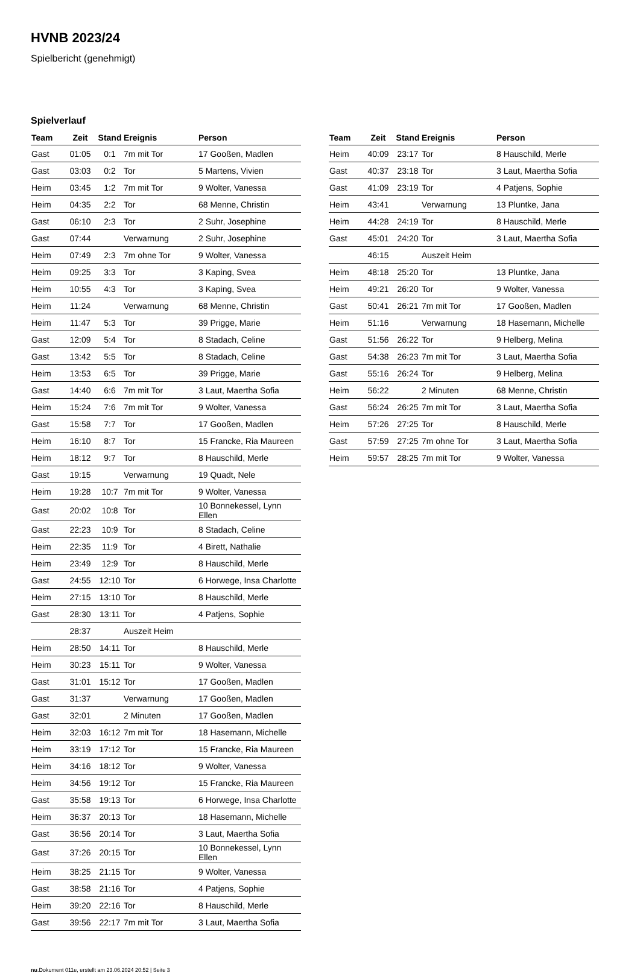HVNB 2023/24
Spielbericht (genehmigt)
Spielverlauf
| Team | Zeit | Stand | Ereignis | Person |
| --- | --- | --- | --- | --- |
| Gast | 01:05 | 0:1 | 7m mit Tor | 17 Gooßen, Madlen |
| Gast | 03:03 | 0:2 | Tor | 5 Martens, Vivien |
| Heim | 03:45 | 1:2 | 7m mit Tor | 9 Wolter, Vanessa |
| Heim | 04:35 | 2:2 | Tor | 68 Menne, Christin |
| Gast | 06:10 | 2:3 | Tor | 2 Suhr, Josephine |
| Gast | 07:44 | | Verwarnung | 2 Suhr, Josephine |
| Heim | 07:49 | 2:3 | 7m ohne Tor | 9 Wolter, Vanessa |
| Heim | 09:25 | 3:3 | Tor | 3 Kaping, Svea |
| Heim | 10:55 | 4:3 | Tor | 3 Kaping, Svea |
| Heim | 11:24 | | Verwarnung | 68 Menne, Christin |
| Heim | 11:47 | 5:3 | Tor | 39 Prigge, Marie |
| Gast | 12:09 | 5:4 | Tor | 8 Stadach, Celine |
| Gast | 13:42 | 5:5 | Tor | 8 Stadach, Celine |
| Heim | 13:53 | 6:5 | Tor | 39 Prigge, Marie |
| Gast | 14:40 | 6:6 | 7m mit Tor | 3 Laut, Maertha Sofia |
| Heim | 15:24 | 7:6 | 7m mit Tor | 9 Wolter, Vanessa |
| Gast | 15:58 | 7:7 | Tor | 17 Gooßen, Madlen |
| Heim | 16:10 | 8:7 | Tor | 15 Francke, Ria Maureen |
| Heim | 18:12 | 9:7 | Tor | 8 Hauschild, Merle |
| Gast | 19:15 | | Verwarnung | 19 Quadt, Nele |
| Heim | 19:28 | 10:7 | 7m mit Tor | 9 Wolter, Vanessa |
| Gast | 20:02 | 10:8 | Tor | 10 Bonnekessel, Lynn Ellen |
| Gast | 22:23 | 10:9 | Tor | 8 Stadach, Celine |
| Heim | 22:35 | 11:9 | Tor | 4 Birett, Nathalie |
| Heim | 23:49 | 12:9 | Tor | 8 Hauschild, Merle |
| Gast | 24:55 | 12:10 | Tor | 6 Horwege, Insa Charlotte |
| Heim | 27:15 | 13:10 | Tor | 8 Hauschild, Merle |
| Gast | 28:30 | 13:11 | Tor | 4 Patjens, Sophie |
| | 28:37 | | Auszeit Heim | |
| Heim | 28:50 | 14:11 | Tor | 8 Hauschild, Merle |
| Heim | 30:23 | 15:11 | Tor | 9 Wolter, Vanessa |
| Gast | 31:01 | 15:12 | Tor | 17 Gooßen, Madlen |
| Gast | 31:37 | | Verwarnung | 17 Gooßen, Madlen |
| Gast | 32:01 | | 2 Minuten | 17 Gooßen, Madlen |
| Heim | 32:03 | 16:12 | 7m mit Tor | 18 Hasemann, Michelle |
| Heim | 33:19 | 17:12 | Tor | 15 Francke, Ria Maureen |
| Heim | 34:16 | 18:12 | Tor | 9 Wolter, Vanessa |
| Heim | 34:56 | 19:12 | Tor | 15 Francke, Ria Maureen |
| Gast | 35:58 | 19:13 | Tor | 6 Horwege, Insa Charlotte |
| Heim | 36:37 | 20:13 | Tor | 18 Hasemann, Michelle |
| Gast | 36:56 | 20:14 | Tor | 3 Laut, Maertha Sofia |
| Gast | 37:26 | 20:15 | Tor | 10 Bonnekessel, Lynn Ellen |
| Heim | 38:25 | 21:15 | Tor | 9 Wolter, Vanessa |
| Gast | 38:58 | 21:16 | Tor | 4 Patjens, Sophie |
| Heim | 39:20 | 22:16 | Tor | 8 Hauschild, Merle |
| Gast | 39:56 | 22:17 | 7m mit Tor | 3 Laut, Maertha Sofia |
| Team | Zeit | Stand | Ereignis | Person |
| --- | --- | --- | --- | --- |
| Heim | 40:09 | 23:17 | Tor | 8 Hauschild, Merle |
| Gast | 40:37 | 23:18 | Tor | 3 Laut, Maertha Sofia |
| Gast | 41:09 | 23:19 | Tor | 4 Patjens, Sophie |
| Heim | 43:41 | | Verwarnung | 13 Pluntke, Jana |
| Heim | 44:28 | 24:19 | Tor | 8 Hauschild, Merle |
| Gast | 45:01 | 24:20 | Tor | 3 Laut, Maertha Sofia |
| | 46:15 | | Auszeit Heim | |
| Heim | 48:18 | 25:20 | Tor | 13 Pluntke, Jana |
| Heim | 49:21 | 26:20 | Tor | 9 Wolter, Vanessa |
| Gast | 50:41 | 26:21 | 7m mit Tor | 17 Gooßen, Madlen |
| Heim | 51:16 | | Verwarnung | 18 Hasemann, Michelle |
| Gast | 51:56 | 26:22 | Tor | 9 Helberg, Melina |
| Gast | 54:38 | 26:23 | 7m mit Tor | 3 Laut, Maertha Sofia |
| Gast | 55:16 | 26:24 | Tor | 9 Helberg, Melina |
| Heim | 56:22 | | 2 Minuten | 68 Menne, Christin |
| Gast | 56:24 | 26:25 | 7m mit Tor | 3 Laut, Maertha Sofia |
| Heim | 57:26 | 27:25 | Tor | 8 Hauschild, Merle |
| Gast | 57:59 | 27:25 | 7m ohne Tor | 3 Laut, Maertha Sofia |
| Heim | 59:57 | 28:25 | 7m mit Tor | 9 Wolter, Vanessa |
nu.Dokument 011e, erstellt am 23.06.2024 20:52 | Seite 3